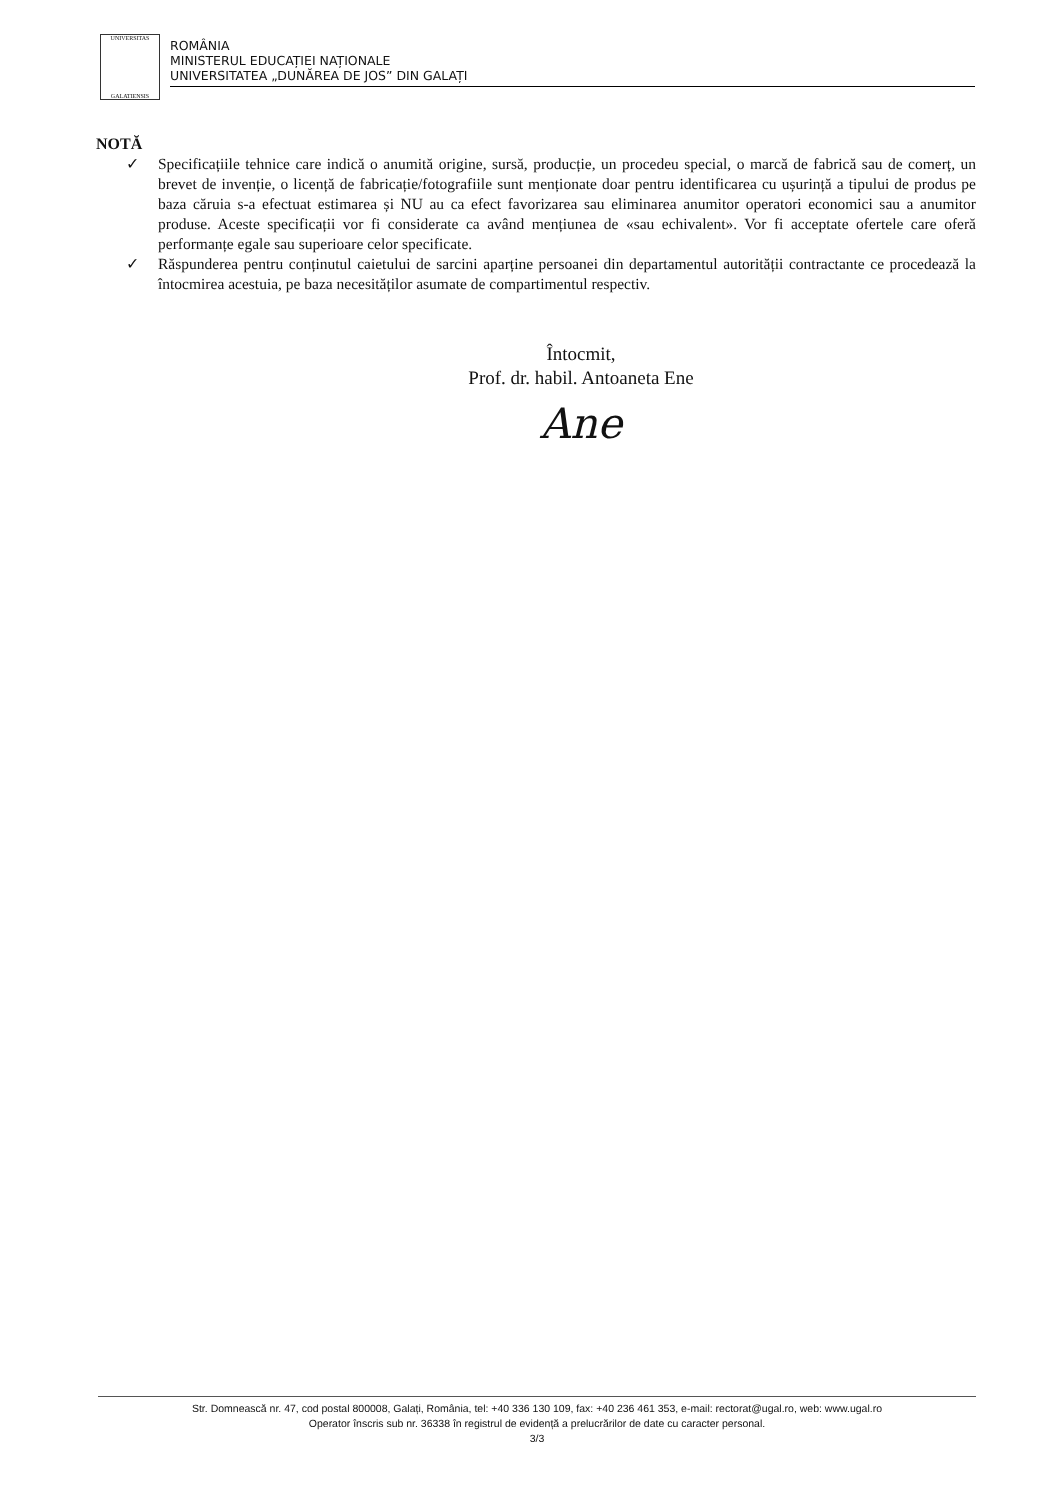UNIVERSITAS
GALATIENSIS
ROMÂNIA
MINISTERUL EDUCAȚIEI NAȚIONALE
UNIVERSITATEA „DUNĂREA DE JOS” DIN GALAȚI
NOTĂ
✓ Specificațiile tehnice care indică o anumită origine, sursă, producție, un procedeu special, o marcă de fabrică sau de comerț, un brevet de invenție, o licență de fabricație/fotografiile sunt menționate doar pentru identificarea cu ușurință a tipului de produs pe baza căruia s-a efectuat estimarea și NU au ca efect favorizarea sau eliminarea anumitor operatori economici sau a anumitor produse. Aceste specificații vor fi considerate ca având mențiunea de «sau echivalent». Vor fi acceptate ofertele care oferă performanțe egale sau superioare celor specificate.
✓ Răspunderea pentru conținutul caietului de sarcini aparține persoanei din departamentul autorității contractante ce procedează la întocmirea acestuia, pe baza necesităților asumate de compartimentul respectiv.
Întocmit,
Prof. dr. habil. Antoaneta Ene
Ane
Str. Domnească nr. 47, cod postal 800008, Galați, România, tel: +40 336 130 109, fax: +40 236 461 353, e-mail: rectorat@ugal.ro, web: www.ugal.ro
Operator înscris sub nr. 36338 în registrul de evidență a prelucrărilor de date cu caracter personal.
3/3